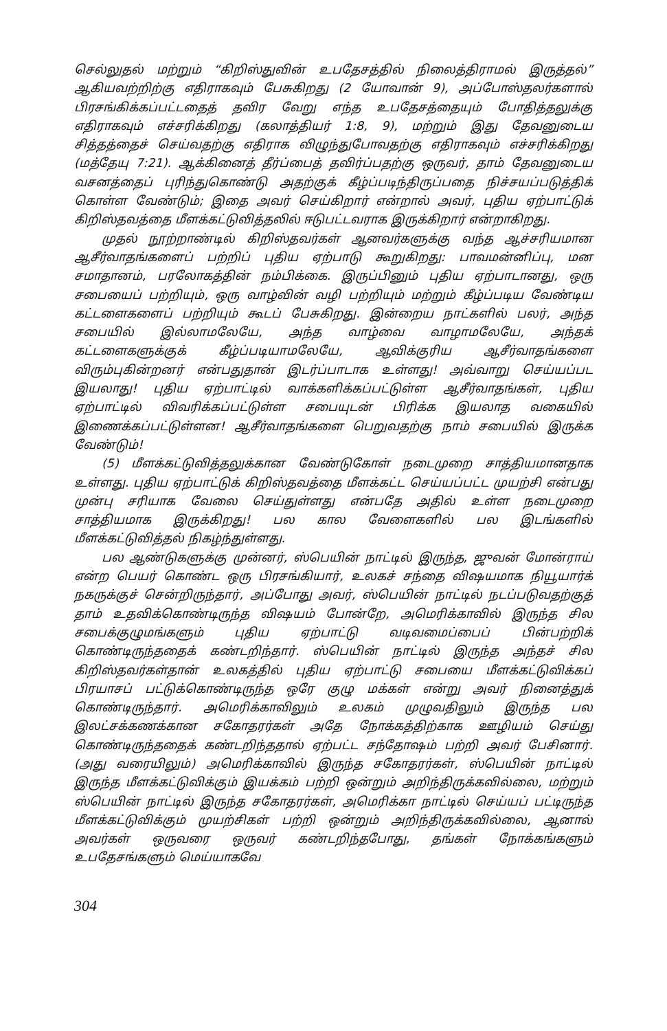செல்லுதல் மற்றும் “கிறிஸ்துவின் உபதேசத்தில் நிலைத்திராமல் இருத்தல்” ஆகியவற்றிற்கு எதிராகவும் பேசுகிறது (2 யோவான் 9), அப்போஸ்தலர்களால் பிரசங்கிக்கப்பட்டதைத் தவிர வேறு எந்த உபதேசத்தையும் போதித்தலுக்கு எதிராகவும் எச்சரிக்கிறது (கலாத்தியர் 1:8, 9), மற்றும் இது தேவனுடைய சித்தத்தைச் செய்வதற்கு எதிராக விழுந்துபோவதற்கு எதிராகவும் எச்சரிக்கிறது (மத்தேயு 7:21). ஆக்கினைத் தீர்ப்பைத் தவிர்ப்பதற்கு ஒருவர், தாம் தேவனுடைய வசனத்தைப் புரிந்துகொண்டு அதற்குக் கீழ்ப்படிந்திருப்பதை நிச்சயப்படுத்திக் கொள்ள வேண்டும்; இதை அவர் செய்கிறார் என்றால் அவர், புதிய ஏற்பாட்டுக் கிறிஸ்தவத்தை மீளக்கட்டுவித்தலில் ஈடுபட்டவராக இருக்கிறார் என்றாகிறது.
முதல் நூற்றாண்டில் கிறிஸ்தவர்கள் ஆனவர்களுக்கு வந்த ஆச்சரியமான ஆசீர்வாதங்களைப் பற்றிப் புதிய ஏற்பாடு கூறுகிறது: பாவமன்னிப்பு, மன சமாதானம், பரலோகத்தின் நம்பிக்கை. இருப்பினும் புதிய ஏற்பாடானது, ஒரு சபையைப் பற்றியும், ஒரு வாழ்வின் வழி பற்றியும் மற்றும் கீழ்ப்படிய வேண்டிய கட்டளைகளைப் பற்றியும் கூடப் பேசுகிறது. இன்றைய நாட்களில் பலர், அந்த சபையில் இல்லாமலேயே, அந்த வாழ்வை வாழாமலேயே, அந்தக் கட்டளைகளுக்குக் கீழ்ப்படியாமலேயே, ஆவிக்குரிய ஆசீர்வாதங்களை விரும்புகின்றனர் என்பதுதான் இடர்ப்பாடாக உள்ளது! அவ்வாறு செய்யப்பட இயலாது! புதிய ஏற்பாட்டில் வாக்களிக்கப்பட்டுள்ள ஆசீர்வாதங்கள், புதிய ஏற்பாட்டில் விவரிக்கப்பட்டுள்ள சபையுடன் பிரிக்க இயலாத வகையில் இணைக்கப்பட்டுள்ளன! ஆசீர்வாதங்களை பெறுவதற்கு நாம் சபையில் இருக்க வேண்டும்!
(5) மீளக்கட்டுவித்தலுக்கான வேண்டுகோள் நடைமுறை சாத்தியமானதாக உள்ளது. புதிய ஏற்பாட்டுக் கிறிஸ்தவத்தை மீளக்கட்ட செய்யப்பட்ட முயற்சி என்பது முன்பு சரியாக வேலை செய்துள்ளது என்பதே அதில் உள்ள நடைமுறை சாத்தியமாக இருக்கிறது! பல கால வேளைகளில் பல இடங்களில் மீளக்கட்டுவித்தல் நிகழ்ந்துள்ளது.
பல ஆண்டுகளுக்கு முன்னர், ஸ்பெயின் நாட்டில் இருந்த, ஜுவன் மோன்ராய் என்ற பெயர் கொண்ட ஒரு பிரசங்கியார், உலகச் சந்தை விஷயமாக நியூயார்க் நகருக்குச் சென்றிருந்தார், அப்போது அவர், ஸ்பெயின் நாட்டில் நடப்படுவதற்குத் தாம் உதவிக்கொண்டிருந்த விஷயம் போன்றே, அமெரிக்காவில் இருந்த சில சபைக்குழுமங்களும் புதிய ஏற்பாட்டு வடிவமைப்பைப் பின்பற்றிக் கொண்டிருந்ததைக் கண்டறிந்தார். ஸ்பெயின் நாட்டில் இருந்த அந்தச் சில கிறிஸ்தவர்கள்தான் உலகத்தில் புதிய ஏற்பாட்டு சபையை மீளக்கட்டுவிக்கப் பிரயாசப் பட்டுக்கொண்டிருந்த ஒரே குழு மக்கள் என்று அவர் நினைத்துக் கொண்டிருந்தார். அமெரிக்காவிலும் உலகம் முழுவதிலும் இருந்த பல இலட்சக்கணக்கான சகோதரர்கள் அதே நோக்கத்திற்காக ஊழியம் செய்து கொண்டிருந்ததைக் கண்டறிந்ததால் ஏற்பட்ட சந்தோஷம் பற்றி அவர் பேசினார். (அது வரையிலும்) அமெரிக்காவில் இருந்த சகோதரர்கள், ஸ்பெயின் நாட்டில் இருந்த மீளக்கட்டுவிக்கும் இயக்கம் பற்றி ஒன்றும் அறிந்திருக்கவில்லை, மற்றும் ஸ்பெயின் நாட்டில் இருந்த சகோதரர்கள், அமெரிக்கா நாட்டில் செய்யப் பட்டிருந்த மீளக்கட்டுவிக்கும் முயற்சிகள் பற்றி ஒன்றும் அறிந்திருக்கவில்லை, ஆனால் அவர்கள் ஒருவரை ஒருவர் கண்டறிந்தபோது, தங்கள் நோக்கங்களும் உபதேசங்களும் மெய்யாகவே
304